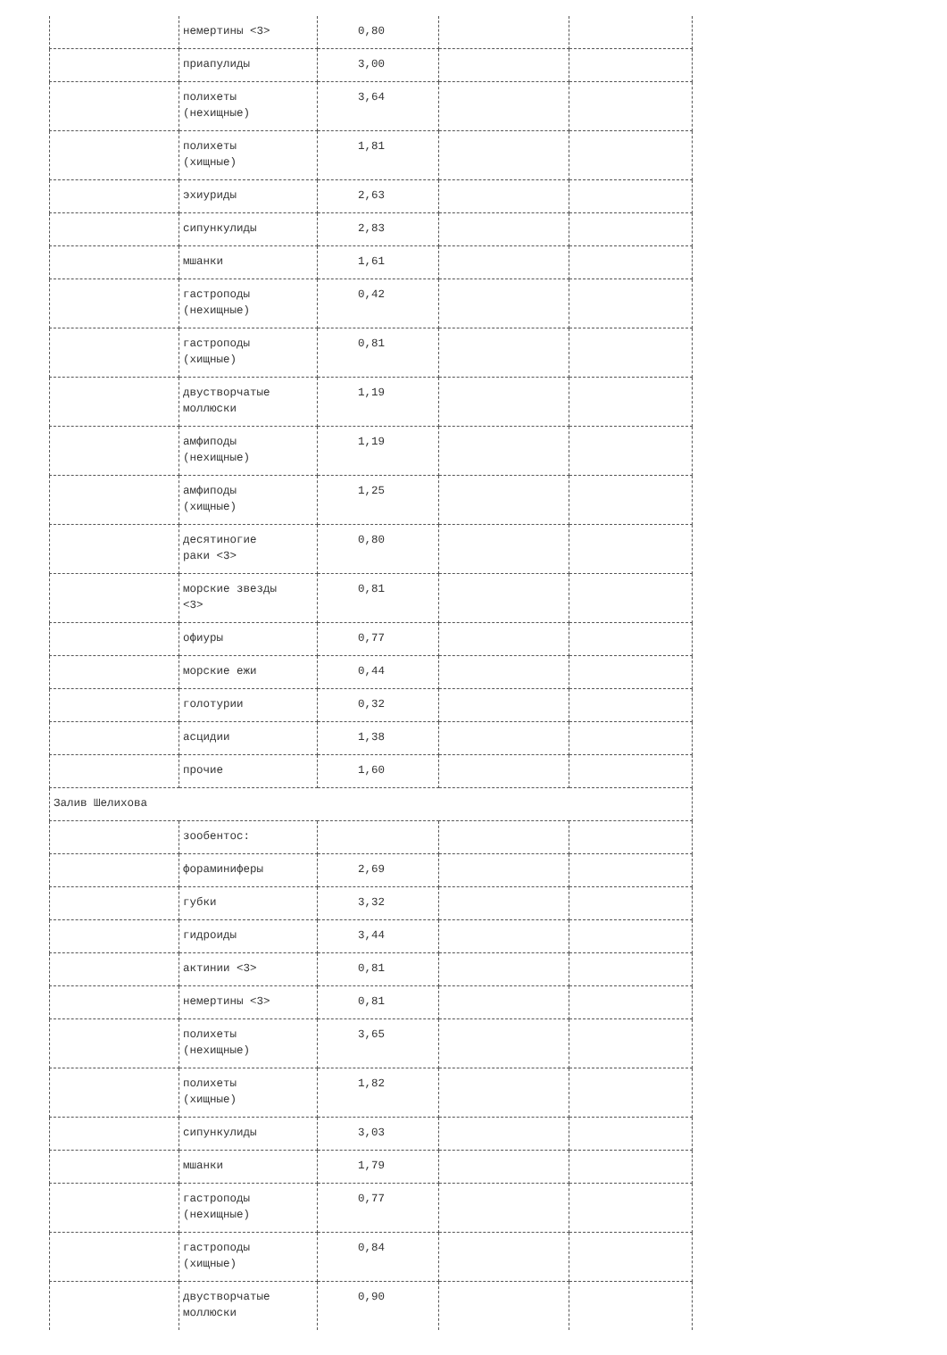| | немертины <3> | 0,80 | | |
| | приапулиды | 3,00 | | |
| | полихеты (нехищные) | 3,64 | | |
| | полихеты (хищные) | 1,81 | | |
| | эхиуриды | 2,63 | | |
| | сипункулиды | 2,83 | | |
| | мшанки | 1,61 | | |
| | гастроподы (нехищные) | 0,42 | | |
| | гастроподы (хищные) | 0,81 | | |
| | двустворчатые моллюски | 1,19 | | |
| | амфиподы (нехищные) | 1,19 | | |
| | амфиподы (хищные) | 1,25 | | |
| | десятиногие раки <3> | 0,80 | | |
| | морские звезды <3> | 0,81 | | |
| | офиуры | 0,77 | | |
| | морские ежи | 0,44 | | |
| | голотурии | 0,32 | | |
| | асцидии | 1,38 | | |
| | прочие | 1,60 | | |
| Залив Шелихова | | | | |
| | зообентос: | | | |
| | фораминиферы | 2,69 | | |
| | губки | 3,32 | | |
| | гидроиды | 3,44 | | |
| | актинии <3> | 0,81 | | |
| | немертины <3> | 0,81 | | |
| | полихеты (нехищные) | 3,65 | | |
| | полихеты (хищные) | 1,82 | | |
| | сипункулиды | 3,03 | | |
| | мшанки | 1,79 | | |
| | гастроподы (нехищные) | 0,77 | | |
| | гастроподы (хищные) | 0,84 | | |
| | двустворчатые моллюски | 0,90 | | |